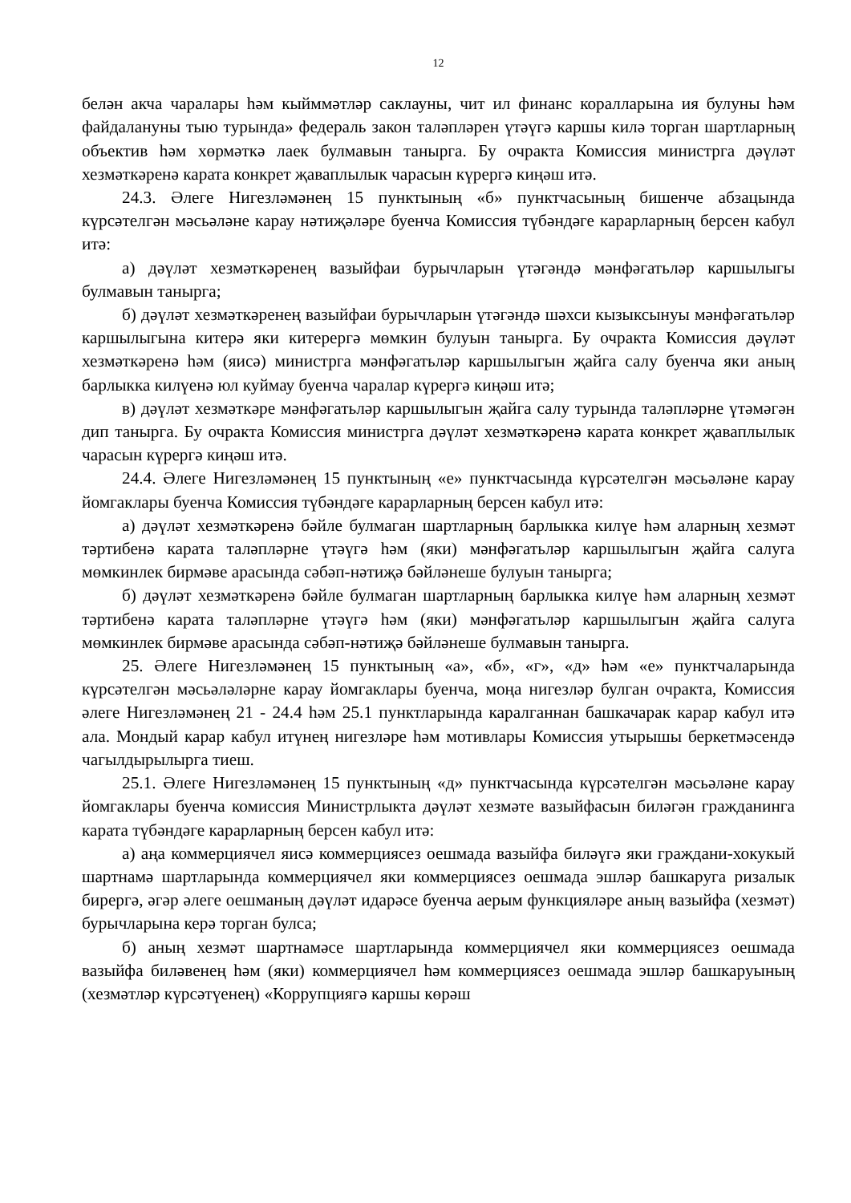12
белән акча чаралары һәм кыйммәтләр саклауны, чит ил финанс коралларына ия булуны һәм файдалануны тыю турында» федераль закон таләпләрен үтәүгә каршы килә торган шартларның объектив һәм хөрмәткә лаек булмавын танырга. Бу очракта Комиссия министрга дәүләт хезмәткәренә карата конкрет җаваплылык чарасын күрергә киңәш итә.
24.3. Әлеге Нигезләмәнең 15 пунктының «б» пунктчасының бишенче абзацында күрсәтелгән мәсьәләне карау нәтиҗәләре буенча Комиссия түбәндәге карарларның берсен кабул итә:
а) дәүләт хезмәткәренең вазыйфаи бурычларын үтәгәндә мәнфәгатьләр каршылыгы булмавын танырга;
б) дәүләт хезмәткәренең вазыйфаи бурычларын үтәгәндә шәхси кызыксынуы мәнфәгатьләр каршылыгына китерә яки китерергә мөмкин булуын танырга. Бу очракта Комиссия дәүләт хезмәткәренә һәм (яисә) министрга мәнфәгатьләр каршылыгын җайга салу буенча яки аның барлыкка килүенә юл куймау буенча чаралар күрергә киңәш итә;
в) дәүләт хезмәткәре мәнфәгатьләр каршылыгын җайга салу турында таләпләрне үтәмәгән дип танырга. Бу очракта Комиссия министрга дәүләт хезмәткәренә карата конкрет җаваплылык чарасын күрергә киңәш итә.
24.4. Әлеге Нигезләмәнең 15 пунктының «е» пунктчасында күрсәтелгән мәсьәләне карау йомгаклары буенча Комиссия түбәндәге карарларның берсен кабул итә:
а) дәүләт хезмәткәренә бәйле булмаган шартларның барлыкка килүе һәм аларның хезмәт тәртибенә карата таләпләрне үтәүгә һәм (яки) мәнфәгатьләр каршылыгын җайга салуга мөмкинлек бирмәве арасында сәбәп-нәтиҗә бәйләнеше булуын танырга;
б) дәүләт хезмәткәренә бәйле булмаган шартларның барлыкка килүе һәм аларның хезмәт тәртибенә карата таләпләрне үтәүгә һәм (яки) мәнфәгатьләр каршылыгын җайга салуга мөмкинлек бирмәве арасында сәбәп-нәтиҗә бәйләнеше булмавын танырга.
25. Әлеге Нигезләмәнең 15 пунктының «а», «б», «г», «д» һәм «е» пунктчаларында күрсәтелгән мәсьәләләрне карау йомгаклары буенча, моңа нигезләр булган очракта, Комиссия әлеге Нигезләмәнең 21 - 24.4 һәм 25.1 пунктларында каралганнан башкачарак карар кабул итә ала. Мондый карар кабул итүнең нигезләре һәм мотивлары Комиссия утырышы беркетмәсендә чагылдырылырга тиеш.
25.1. Әлеге Нигезләмәнең 15 пунктының «д» пунктчасында күрсәтелгән мәсьәләне карау йомгаклары буенча комиссия Министрлыкта дәүләт хезмәте вазыйфасын биләгән гражданинга карата түбәндәге карарларның берсен кабул итә:
а) аңа коммерциячел яисә коммерциясез оешмада вазыйфа биләүгә яки граждани-хокукый шартнамә шартларында коммерциячел яки коммерциясез оешмада эшләр башкаруга ризалык бирергә, әгәр әлеге оешманың дәүләт идарәсе буенча аерым функцияләре аның вазыйфа (хезмәт) бурычларына керә торган булса;
б) аның хезмәт шартнамәсе шартларында коммерциячел яки коммерциясез оешмада вазыйфа биләвенең һәм (яки) коммерциячел һәм коммерциясез оешмада эшләр башкаруының (хезмәтләр күрсәтүенең) «Коррупциягә каршы көрәш